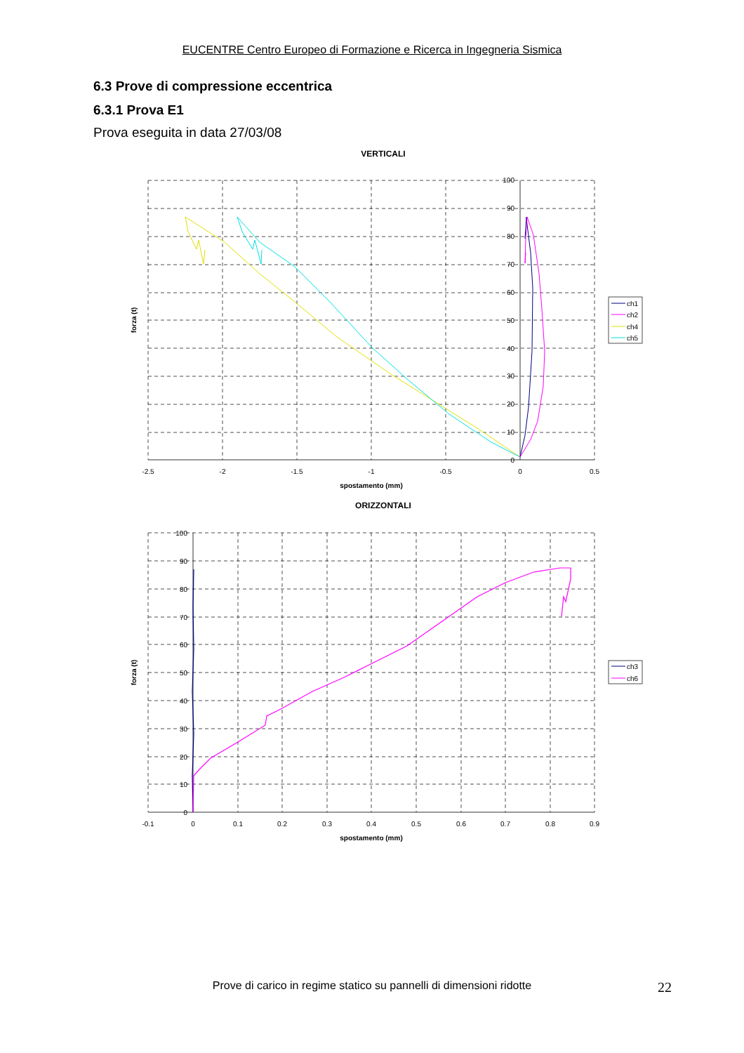EUCENTRE Centro Europeo di Formazione e Ricerca in Ingegneria Sismica
6.3 Prove di compressione eccentrica
6.3.1 Prova E1
Prova eseguita in data 27/03/08
VERTICALI
0
10
20
30
40
50
60
70
80
90
100
-2.5
-2
-1.5
-1
-0.5
0
0.5
spostamento (mm)
forza (t)
ch1
ch2
ch4
ch5
ORIZZONTALI
0
10
20
30
40
50
60
70
80
90
100
-0.1
0
0.1
0.2
0.3
0.4
0.5
0.6
0.7
0.8
0.9
spostamento (mm)
forza (t)
ch3
ch6
Prove di carico in regime statico su pannelli di dimensioni ridotte
22